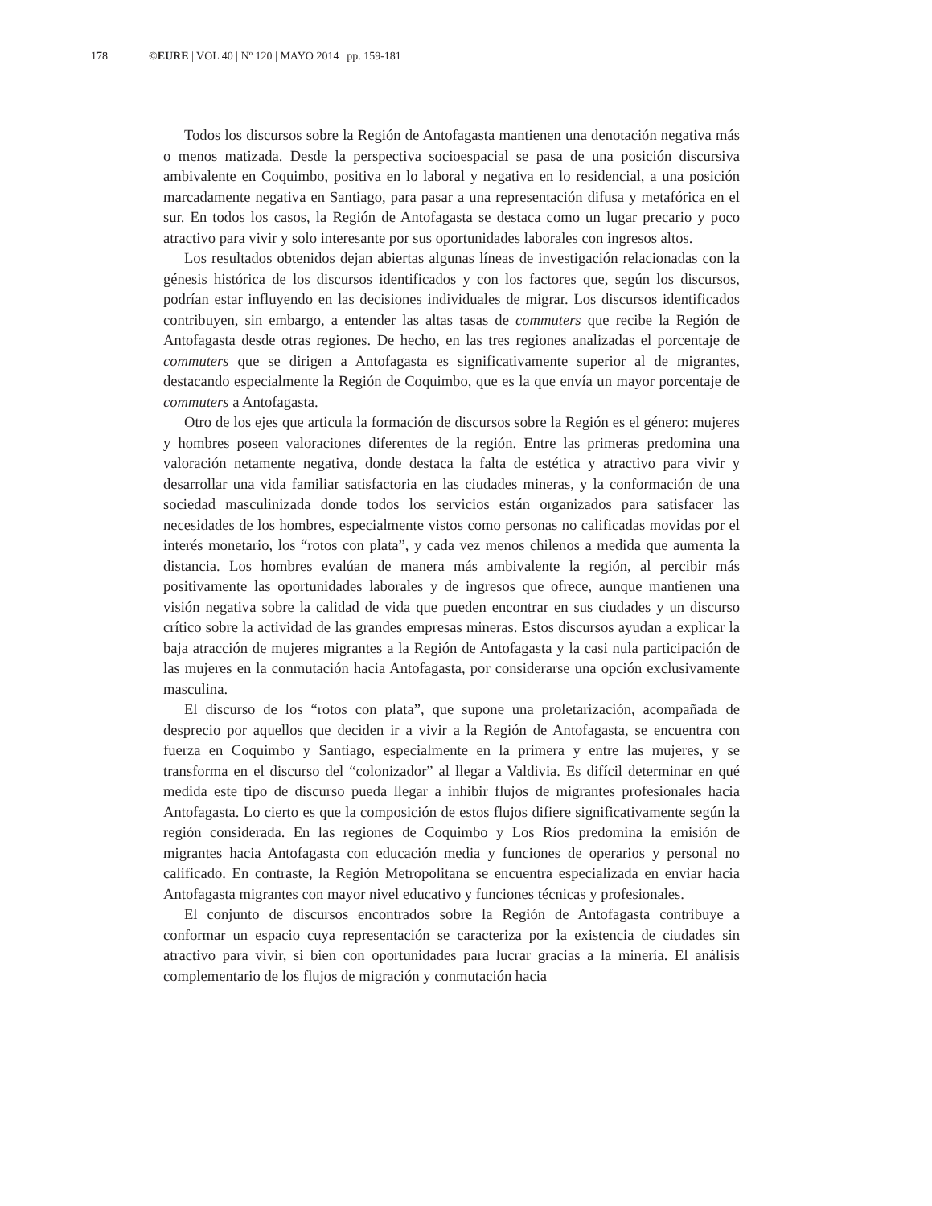178 ©EURE | VOL 40 | Nº 120 | MAYO 2014 | pp. 159-181
Todos los discursos sobre la Región de Antofagasta mantienen una denotación negativa más o menos matizada. Desde la perspectiva socioespacial se pasa de una posición discursiva ambivalente en Coquimbo, positiva en lo laboral y negativa en lo residencial, a una posición marcadamente negativa en Santiago, para pasar a una representación difusa y metafórica en el sur. En todos los casos, la Región de Antofagasta se destaca como un lugar precario y poco atractivo para vivir y solo interesante por sus oportunidades laborales con ingresos altos.
Los resultados obtenidos dejan abiertas algunas líneas de investigación relacionadas con la génesis histórica de los discursos identificados y con los factores que, según los discursos, podrían estar influyendo en las decisiones individuales de migrar. Los discursos identificados contribuyen, sin embargo, a entender las altas tasas de commuters que recibe la Región de Antofagasta desde otras regiones. De hecho, en las tres regiones analizadas el porcentaje de commuters que se dirigen a Antofagasta es significativamente superior al de migrantes, destacando especialmente la Región de Coquimbo, que es la que envía un mayor porcentaje de commuters a Antofagasta.
Otro de los ejes que articula la formación de discursos sobre la Región es el género: mujeres y hombres poseen valoraciones diferentes de la región. Entre las primeras predomina una valoración netamente negativa, donde destaca la falta de estética y atractivo para vivir y desarrollar una vida familiar satisfactoria en las ciudades mineras, y la conformación de una sociedad masculinizada donde todos los servicios están organizados para satisfacer las necesidades de los hombres, especialmente vistos como personas no calificadas movidas por el interés monetario, los “rotos con plata”, y cada vez menos chilenos a medida que aumenta la distancia. Los hombres evalúan de manera más ambivalente la región, al percibir más positivamente las oportunidades laborales y de ingresos que ofrece, aunque mantienen una visión negativa sobre la calidad de vida que pueden encontrar en sus ciudades y un discurso crítico sobre la actividad de las grandes empresas mineras. Estos discursos ayudan a explicar la baja atracción de mujeres migrantes a la Región de Antofagasta y la casi nula participación de las mujeres en la conmutación hacia Antofagasta, por considerarse una opción exclusivamente masculina.
El discurso de los “rotos con plata”, que supone una proletarización, acompañada de desprecio por aquellos que deciden ir a vivir a la Región de Antofagasta, se encuentra con fuerza en Coquimbo y Santiago, especialmente en la primera y entre las mujeres, y se transforma en el discurso del “colonizador” al llegar a Valdivia. Es difícil determinar en qué medida este tipo de discurso pueda llegar a inhibir flujos de migrantes profesionales hacia Antofagasta. Lo cierto es que la composición de estos flujos difiere significativamente según la región considerada. En las regiones de Coquimbo y Los Ríos predomina la emisión de migrantes hacia Antofagasta con educación media y funciones de operarios y personal no calificado. En contraste, la Región Metropolitana se encuentra especializada en enviar hacia Antofagasta migrantes con mayor nivel educativo y funciones técnicas y profesionales.
El conjunto de discursos encontrados sobre la Región de Antofagasta contribuye a conformar un espacio cuya representación se caracteriza por la existencia de ciudades sin atractivo para vivir, si bien con oportunidades para lucrar gracias a la minería. El análisis complementario de los flujos de migración y conmutación hacia